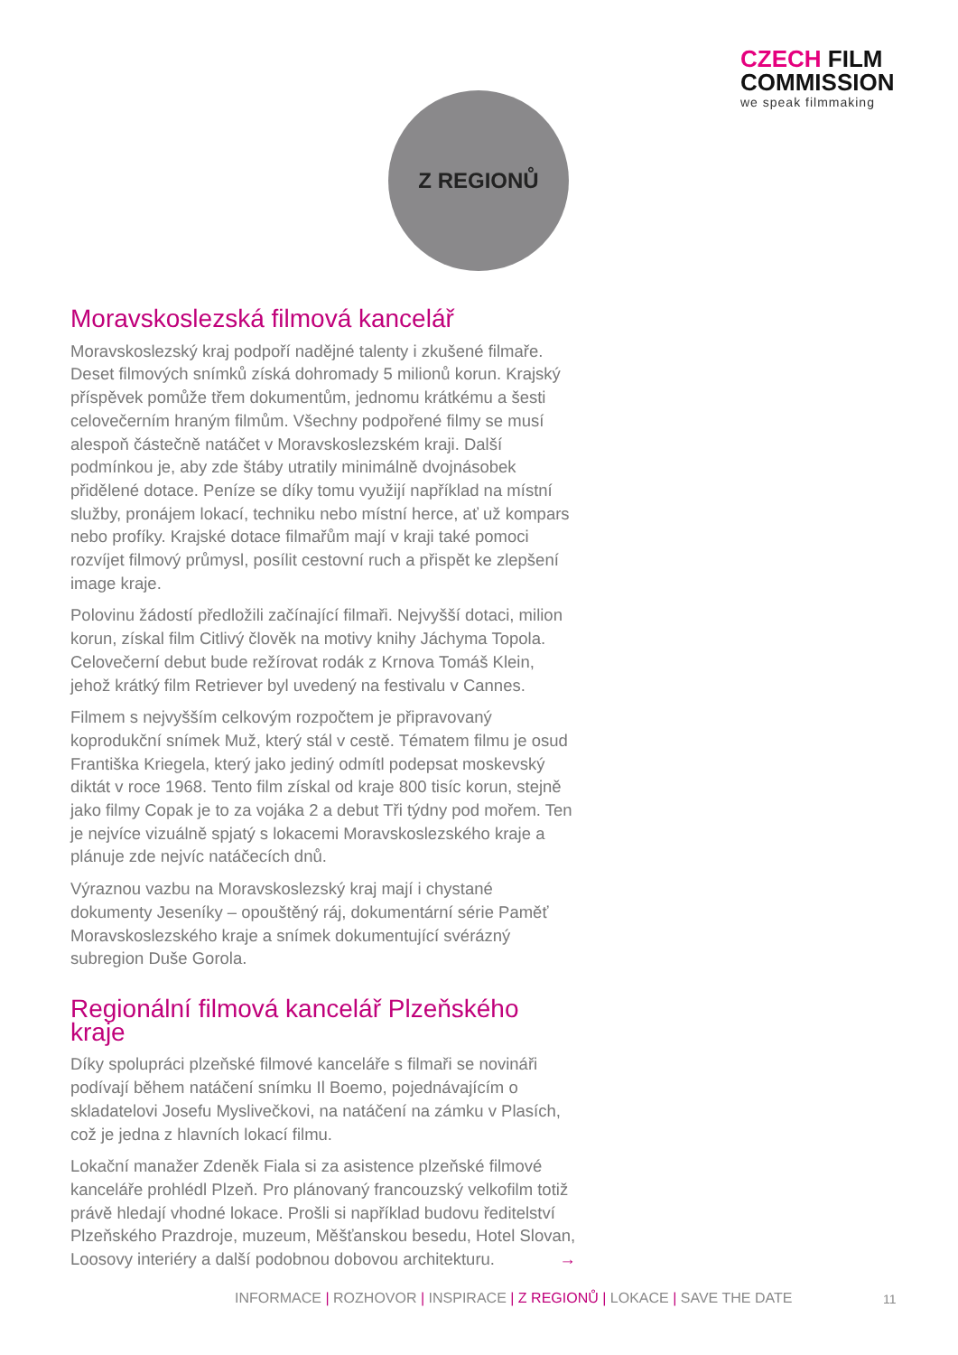CZECH FILM
COMMISSION
we speak filmmaking
Z REGIONŮ
Moravskoslezská filmová kancelář
Moravskoslezský kraj podpoří nadějné talenty i zkušené filmaře. Deset filmových snímků získá dohromady 5 milionů korun. Krajský příspěvek pomůže třem dokumentům, jednomu krátkému a šesti celovečerním hraným filmům. Všechny podpořené filmy se musí alespoň částečně natáčet v Moravskoslezském kraji. Další podmínkou je, aby zde štáby utratily minimálně dvojnásobek přidělené dotace. Peníze se díky tomu využijí například na místní služby, pronájem lokací, techniku nebo místní herce, ať už kompars nebo profíky. Krajské dotace filmařům mají v kraji také pomoci rozvíjet filmový průmysl, posílit cestovní ruch a přispět ke zlepšení image kraje.
Polovinu žádostí předložili začínající filmaři. Nejvyšší dotaci, milion korun, získal film Citlivý člověk na motivy knihy Jáchyma Topola. Celovečerní debut bude režírovat rodák z Krnova Tomáš Klein, jehož krátký film Retriever byl uvedený na festivalu v Cannes.
Filmem s nejvyšším celkovým rozpočtem je připravovaný koprodukční snímek Muž, který stál v cestě. Tématem filmu je osud Františka Kriegela, který jako jediný odmítl podepsat moskevský diktát v roce 1968. Tento film získal od kraje 800 tisíc korun, stejně jako filmy Copak je to za vojáka 2 a debut Tři týdny pod mořem. Ten je nejvíce vizuálně spjatý s lokacemi Moravskoslezského kraje a plánuje zde nejvíc natáčecích dnů.
Výraznou vazbu na Moravskoslezský kraj mají i chystané dokumenty Jeseníky – opouštěný ráj, dokumentární série Paměť Moravskoslezského kraje a snímek dokumentující svérázný subregion Duše Gorola.
Regionální filmová kancelář Plzeňského kraje
Díky spolupráci plzeňské filmové kanceláře s filmaři se novináři podívají během natáčení snímku Il Boemo, pojednávajícím o skladatelovi Josefu Myslivečkovi, na natáčení na zámku v Plasích, což je jedna z hlavních lokací filmu.
Lokační manažer Zdeněk Fiala si za asistence plzeňské filmové kanceláře prohlédl Plzeň. Pro plánovaný francouzský velkofilm totiž právě hledají vhodné lokace. Prošli si například budovu ředitelství Plzeňského Prazdroje, muzeum, Měšťanskou besedu, Hotel Slovan, Loosovy interiéry a další podobnou dobovou architekturu. →
INFORMACE | ROZHOVOR | INSPIRACE | Z REGIONŮ | LOKACE | SAVE THE DATE
11